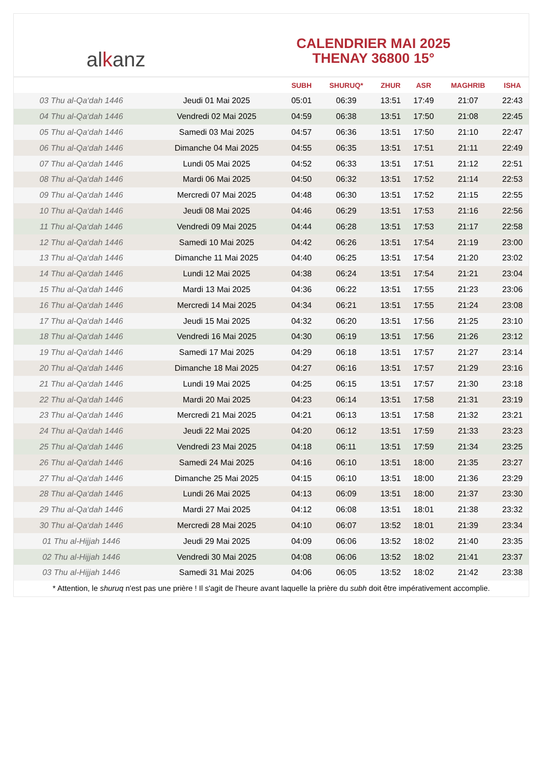al k anz
CALENDRIER MAI 2025
THENAY 36800 15°
| | | SUBH | SHURUQ* | ZHUR | ASR | MAGHRIB | ISHA |
| --- | --- | --- | --- | --- | --- | --- | --- |
| 03 Thu al-Qa‘dah 1446 | Jeudi 01 Mai 2025 | 05:01 | 06:39 | 13:51 | 17:49 | 21:07 | 22:43 |
| 04 Thu al-Qa‘dah 1446 | Vendredi 02 Mai 2025 | 04:59 | 06:38 | 13:51 | 17:50 | 21:08 | 22:45 |
| 05 Thu al-Qa‘dah 1446 | Samedi 03 Mai 2025 | 04:57 | 06:36 | 13:51 | 17:50 | 21:10 | 22:47 |
| 06 Thu al-Qa‘dah 1446 | Dimanche 04 Mai 2025 | 04:55 | 06:35 | 13:51 | 17:51 | 21:11 | 22:49 |
| 07 Thu al-Qa‘dah 1446 | Lundi 05 Mai 2025 | 04:52 | 06:33 | 13:51 | 17:51 | 21:12 | 22:51 |
| 08 Thu al-Qa‘dah 1446 | Mardi 06 Mai 2025 | 04:50 | 06:32 | 13:51 | 17:52 | 21:14 | 22:53 |
| 09 Thu al-Qa‘dah 1446 | Mercredi 07 Mai 2025 | 04:48 | 06:30 | 13:51 | 17:52 | 21:15 | 22:55 |
| 10 Thu al-Qa‘dah 1446 | Jeudi 08 Mai 2025 | 04:46 | 06:29 | 13:51 | 17:53 | 21:16 | 22:56 |
| 11 Thu al-Qa‘dah 1446 | Vendredi 09 Mai 2025 | 04:44 | 06:28 | 13:51 | 17:53 | 21:17 | 22:58 |
| 12 Thu al-Qa‘dah 1446 | Samedi 10 Mai 2025 | 04:42 | 06:26 | 13:51 | 17:54 | 21:19 | 23:00 |
| 13 Thu al-Qa‘dah 1446 | Dimanche 11 Mai 2025 | 04:40 | 06:25 | 13:51 | 17:54 | 21:20 | 23:02 |
| 14 Thu al-Qa‘dah 1446 | Lundi 12 Mai 2025 | 04:38 | 06:24 | 13:51 | 17:54 | 21:21 | 23:04 |
| 15 Thu al-Qa‘dah 1446 | Mardi 13 Mai 2025 | 04:36 | 06:22 | 13:51 | 17:55 | 21:23 | 23:06 |
| 16 Thu al-Qa‘dah 1446 | Mercredi 14 Mai 2025 | 04:34 | 06:21 | 13:51 | 17:55 | 21:24 | 23:08 |
| 17 Thu al-Qa‘dah 1446 | Jeudi 15 Mai 2025 | 04:32 | 06:20 | 13:51 | 17:56 | 21:25 | 23:10 |
| 18 Thu al-Qa‘dah 1446 | Vendredi 16 Mai 2025 | 04:30 | 06:19 | 13:51 | 17:56 | 21:26 | 23:12 |
| 19 Thu al-Qa‘dah 1446 | Samedi 17 Mai 2025 | 04:29 | 06:18 | 13:51 | 17:57 | 21:27 | 23:14 |
| 20 Thu al-Qa‘dah 1446 | Dimanche 18 Mai 2025 | 04:27 | 06:16 | 13:51 | 17:57 | 21:29 | 23:16 |
| 21 Thu al-Qa‘dah 1446 | Lundi 19 Mai 2025 | 04:25 | 06:15 | 13:51 | 17:57 | 21:30 | 23:18 |
| 22 Thu al-Qa‘dah 1446 | Mardi 20 Mai 2025 | 04:23 | 06:14 | 13:51 | 17:58 | 21:31 | 23:19 |
| 23 Thu al-Qa‘dah 1446 | Mercredi 21 Mai 2025 | 04:21 | 06:13 | 13:51 | 17:58 | 21:32 | 23:21 |
| 24 Thu al-Qa‘dah 1446 | Jeudi 22 Mai 2025 | 04:20 | 06:12 | 13:51 | 17:59 | 21:33 | 23:23 |
| 25 Thu al-Qa‘dah 1446 | Vendredi 23 Mai 2025 | 04:18 | 06:11 | 13:51 | 17:59 | 21:34 | 23:25 |
| 26 Thu al-Qa‘dah 1446 | Samedi 24 Mai 2025 | 04:16 | 06:10 | 13:51 | 18:00 | 21:35 | 23:27 |
| 27 Thu al-Qa‘dah 1446 | Dimanche 25 Mai 2025 | 04:15 | 06:10 | 13:51 | 18:00 | 21:36 | 23:29 |
| 28 Thu al-Qa‘dah 1446 | Lundi 26 Mai 2025 | 04:13 | 06:09 | 13:51 | 18:00 | 21:37 | 23:30 |
| 29 Thu al-Qa‘dah 1446 | Mardi 27 Mai 2025 | 04:12 | 06:08 | 13:51 | 18:01 | 21:38 | 23:32 |
| 30 Thu al-Qa‘dah 1446 | Mercredi 28 Mai 2025 | 04:10 | 06:07 | 13:52 | 18:01 | 21:39 | 23:34 |
| 01 Thu al-Hijjah 1446 | Jeudi 29 Mai 2025 | 04:09 | 06:06 | 13:52 | 18:02 | 21:40 | 23:35 |
| 02 Thu al-Hijjah 1446 | Vendredi 30 Mai 2025 | 04:08 | 06:06 | 13:52 | 18:02 | 21:41 | 23:37 |
| 03 Thu al-Hijjah 1446 | Samedi 31 Mai 2025 | 04:06 | 06:05 | 13:52 | 18:02 | 21:42 | 23:38 |
* Attention, le shuruq n'est pas une prière ! Il s'agit de l'heure avant laquelle la prière du subh doit être impérativement accomplie.